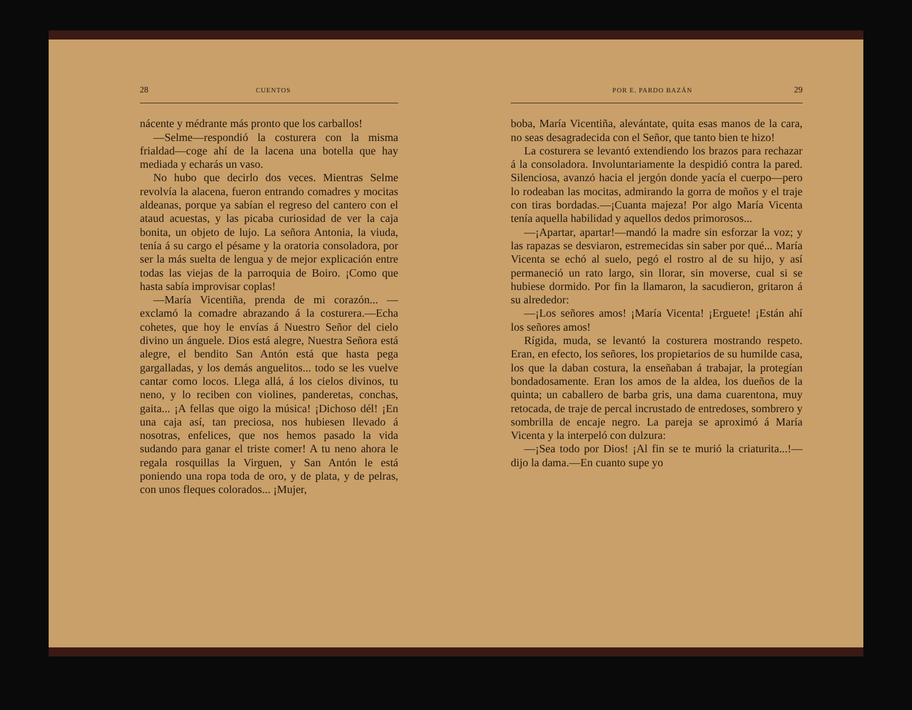28 CUENTOS
nácente y médrante más pronto que los carballos!
—Selme—respondió la costurera con la misma frialdad—coge ahí de la lacena una botella que hay mediada y echarás un vaso.
No hubo que decirlo dos veces. Mientras Selme revolvía la alacena, fueron entrando comadres y mocitas aldeanas, porque ya sabían el regreso del cantero con el ataud acuestas, y las picaba curiosidad de ver la caja bonita, un objeto de lujo. La señora Antonia, la viuda, tenía á su cargo el pésame y la oratoria consoladora, por ser la más suelta de lengua y de mejor explicación entre todas las viejas de la parroquia de Boiro. ¡Como que hasta sabía improvisar coplas!
—María Vicentiña, prenda de mi corazón... —exclamó la comadre abrazando á la costurera.—Echa cohetes, que hoy le envías á Nuestro Señor del cielo divino un ánguele. Dios está alegre, Nuestra Señora está alegre, el bendito San Antón está que hasta pega gargalladas, y los demás anguelitos... todo se les vuelve cantar como locos. Llega allá, á los cielos divinos, tu neno, y lo reciben con violines, panderetas, conchas, gaita... ¡A fellas que oigo la música! ¡Dichoso dél! ¡En una caja así, tan preciosa, nos hubiesen llevado á nosotras, enfelices, que nos hemos pasado la vida sudando para ganar el triste comer! A tu neno ahora le regala rosquillas la Virguen, y San Antón le está poniendo una ropa toda de oro, y de plata, y de pelras, con unos fleques colorados... ¡Mujer,
POR E. PARDO BAZÁN 29
boba, María Vicentiña, alevántate, quita esas manos de la cara, no seas desagradecida con el Señor, que tanto bien te hizo!
La costurera se levantó extendiendo los brazos para rechazar á la consoladora. Involuntariamente la despidió contra la pared. Silenciosa, avanzó hacia el jergón donde yacía el cuerpo—pero lo rodeaban las mocitas, admirando la gorra de moños y el traje con tiras bordadas.—¡Cuanta majeza! Por algo María Vicenta tenía aquella habilidad y aquellos dedos primorosos...
—¡Apartar, apartar!—mandó la madre sin esforzar la voz; y las rapazas se desviaron, estremecidas sin saber por qué... María Vicenta se echó al suelo, pegó el rostro al de su hijo, y así permaneció un rato largo, sin llorar, sin moverse, cual si se hubiese dormido. Por fin la llamaron, la sacudieron, gritaron á su alrededor:
—¡Los señores amos! ¡María Vicenta! ¡Erguete! ¡Están ahí los señores amos!
Rígida, muda, se levantó la costurera mostrando respeto. Eran, en efecto, los señores, los propietarios de su humilde casa, los que la daban costura, la enseñaban á trabajar, la protegían bondadosamente. Eran los amos de la aldea, los dueños de la quinta; un caballero de barba gris, una dama cuarentona, muy retocada, de traje de percal incrustado de entredoses, sombrero y sombrilla de encaje negro. La pareja se aproximó á María Vicenta y la interpeló con dulzura:
—¡Sea todo por Dios! ¡Al fin se te murió la criaturita...!—dijo la dama.—En cuanto supe yo